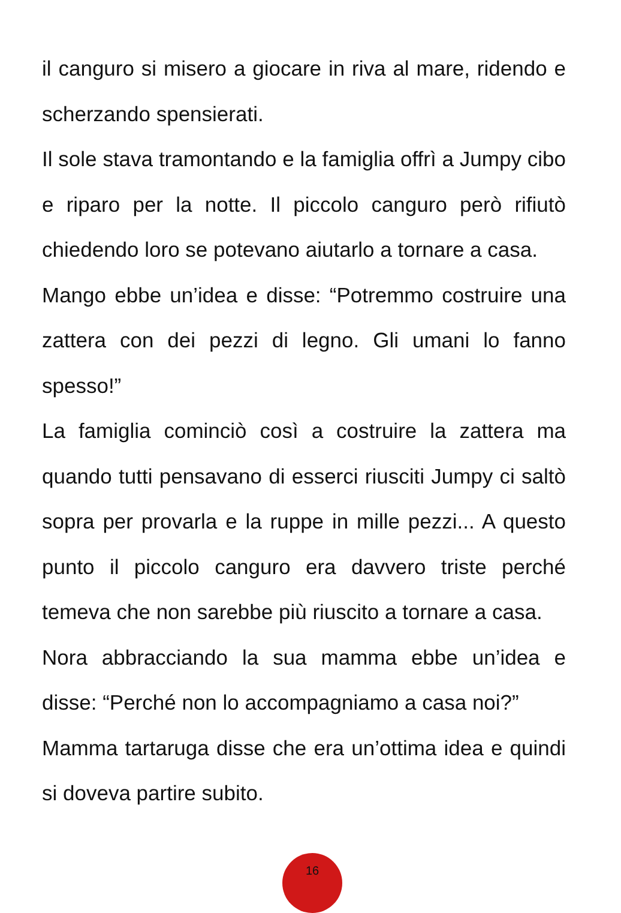il canguro si misero a giocare in riva al mare, ridendo e scherzando spensierati.
Il sole stava tramontando e la famiglia offrì a Jumpy cibo e riparo per la notte. Il piccolo canguro però rifiutò chiedendo loro se potevano aiutarlo a tornare a casa.
Mango ebbe un’idea e disse: “Potremmo costruire una zattera con dei pezzi di legno. Gli umani lo fanno spesso!”
La famiglia cominciò così a costruire la zattera ma quando tutti pensavano di esserci riusciti Jumpy ci saltò sopra per provarla e la ruppe in mille pezzi... A questo punto il piccolo canguro era davvero triste perché temeva che non sarebbe più riuscito a tornare a casa.
Nora abbracciando la sua mamma ebbe un’idea e disse: “Perché non lo accompagniamo a casa noi?”
Mamma tartaruga disse che era un’ottima idea e quindi si doveva partire subito.
16